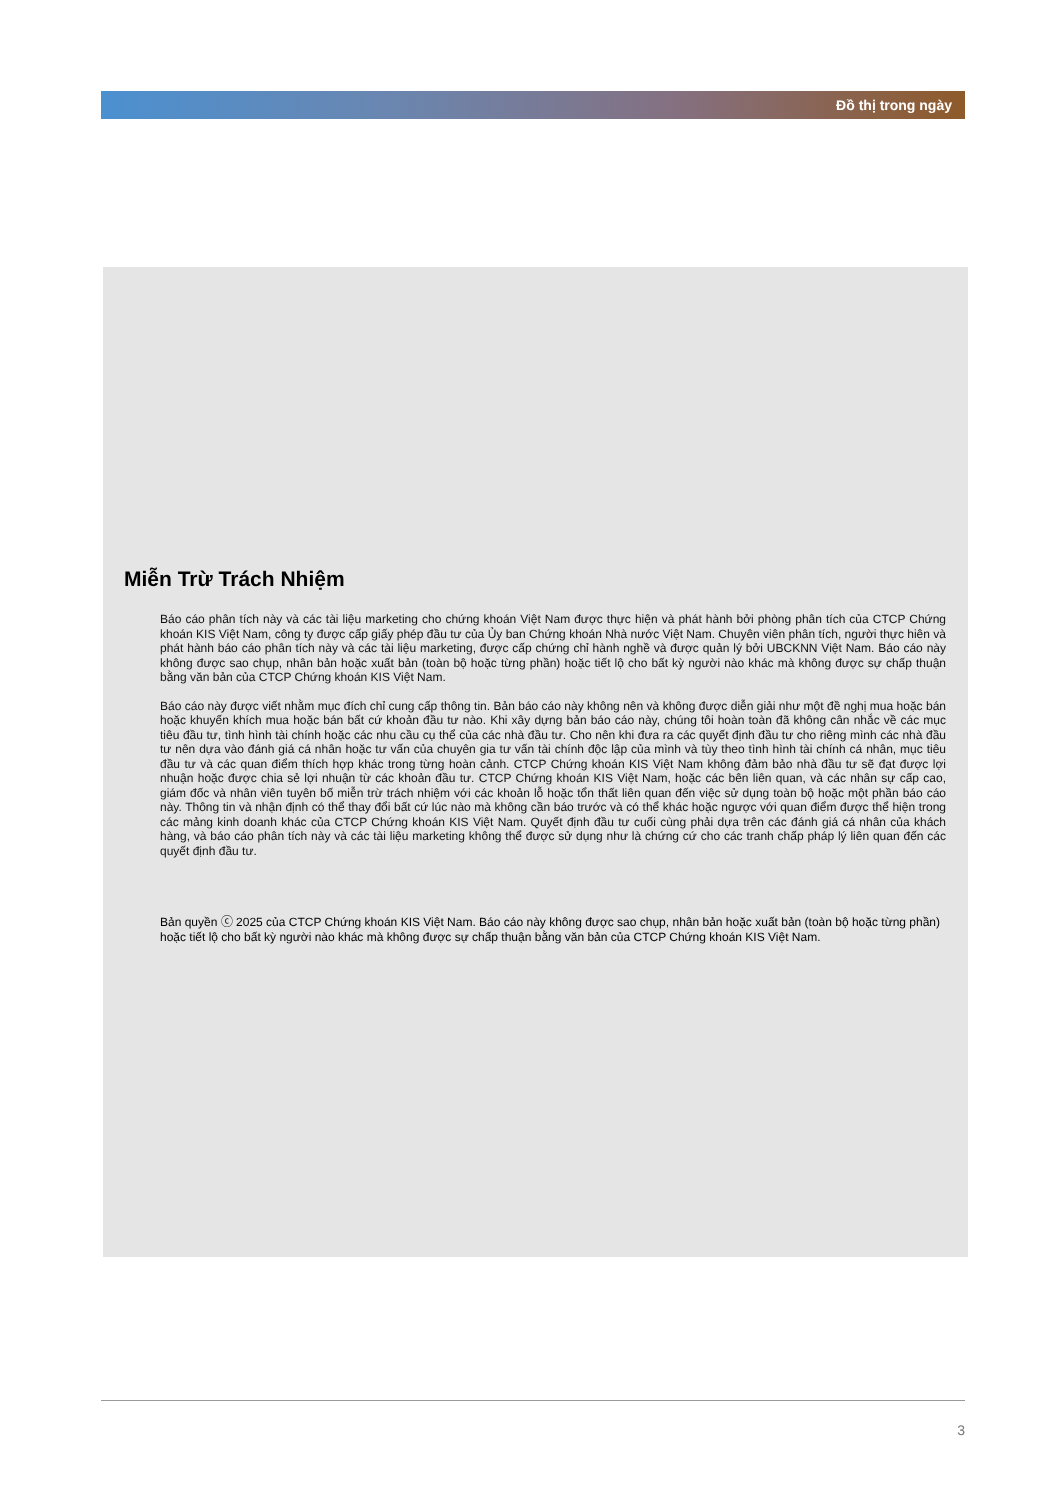Đồ thị trong ngày
Miễn Trừ Trách Nhiệm
Báo cáo phân tích này và các tài liệu marketing cho chứng khoán Việt Nam được thực hiện và phát hành bởi phòng phân tích của CTCP Chứng khoán KIS Việt Nam, công ty được cấp giấy phép đầu tư của Ủy ban Chứng khoán Nhà nước Việt Nam. Chuyên viên phân tích, người thực hiên và phát hành báo cáo phân tích này và các tài liệu marketing, được cấp chứng chỉ hành nghề và được quản lý bởi UBCKNN Việt Nam. Báo cáo này không được sao chụp, nhân bản hoặc xuất bản (toàn bộ hoặc từng phần) hoặc tiết lộ cho bất kỳ người nào khác mà không được sự chấp thuận bằng văn bản của CTCP Chứng khoán KIS Việt Nam.
Báo cáo này được viết nhằm mục đích chỉ cung cấp thông tin. Bản báo cáo này không nên và không được diễn giải như một đề nghị mua hoặc bán hoặc khuyến khích mua hoặc bán bất cứ khoản đầu tư nào. Khi xây dựng bản báo cáo này, chúng tôi hoàn toàn đã không cân nhắc về các mục tiêu đầu tư, tình hình tài chính hoặc các nhu cầu cụ thể của các nhà đầu tư. Cho nên khi đưa ra các quyết định đầu tư cho riêng mình các nhà đầu tư nên dựa vào đánh giá cá nhân hoặc tư vấn của chuyên gia tư vấn tài chính độc lập của mình và tùy theo tình hình tài chính cá nhân, mục tiêu đầu tư và các quan điểm thích hợp khác trong từng hoàn cảnh. CTCP Chứng khoán KIS Việt Nam không đảm bảo nhà đầu tư sẽ đạt được lợi nhuận hoặc được chia sẻ lợi nhuận từ các khoản đầu tư. CTCP Chứng khoán KIS Việt Nam, hoặc các bên liên quan, và các nhân sự cấp cao, giám đốc và nhân viên tuyên bố miễn trừ trách nhiệm với các khoản lỗ hoặc tổn thất liên quan đến việc sử dụng toàn bộ hoặc một phần báo cáo này. Thông tin và nhận định có thể thay đổi bất cứ lúc nào mà không cần báo trước và có thể khác hoặc ngược với quan điểm được thể hiện trong các mảng kinh doanh khác của CTCP Chứng khoán KIS Việt Nam. Quyết định đầu tư cuối cùng phải dựa trên các đánh giá cá nhân của khách hàng, và báo cáo phân tích này và các tài liệu marketing không thể được sử dụng như là chứng cứ cho các tranh chấp pháp lý liên quan đến các quyết định đầu tư.
Bản quyền ⓒ 2025 của CTCP Chứng khoán KIS Việt Nam. Báo cáo này không được sao chụp, nhân bản hoặc xuất bản (toàn bộ hoặc từng phần) hoặc tiết lộ cho bất kỳ người nào khác mà không được sự chấp thuận bằng văn bản của CTCP Chứng khoán KIS Việt Nam.
3